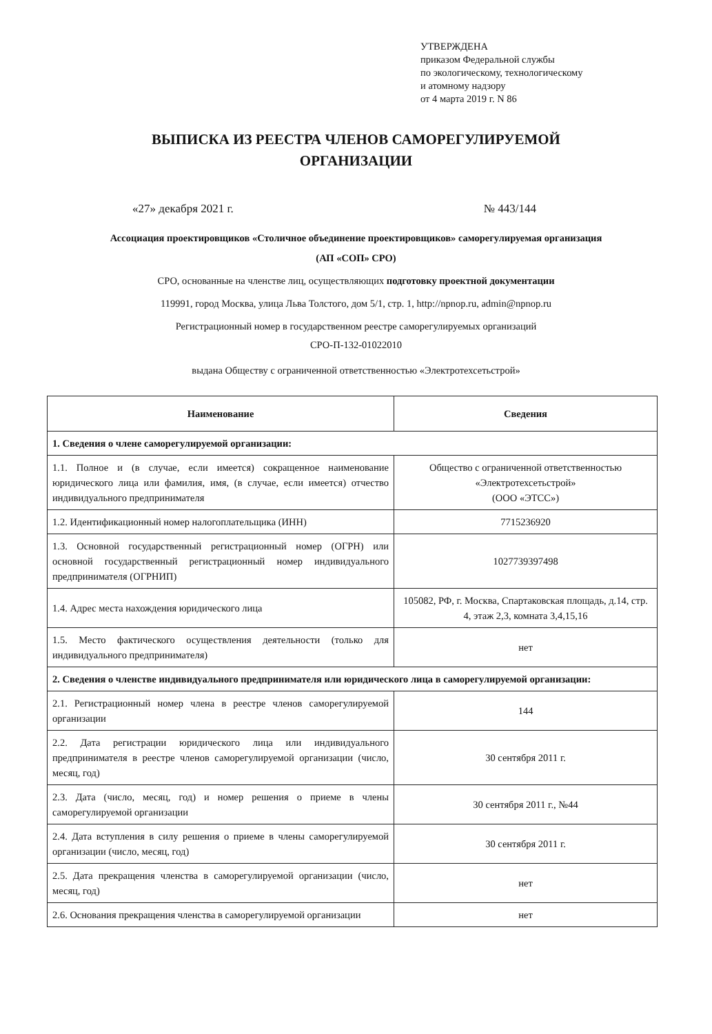УТВЕРЖДЕНА
приказом Федеральной службы
по экологическому, технологическому
и атомному надзору
от 4 марта 2019 г. N 86
ВЫПИСКА ИЗ РЕЕСТРА ЧЛЕНОВ САМОРЕГУЛИРУЕМОЙ
ОРГАНИЗАЦИИ
«27» декабря 2021 г. № 443/144
Ассоциация проектировщиков «Столичное объединение проектировщиков» саморегулируемая организация
(АП «СОП» СРО)
СРО, основанные на членстве лиц, осуществляющих подготовку проектной документации
119991, город Москва, улица Льва Толстого, дом 5/1, стр. 1, http://npnop.ru, admin@npnop.ru
Регистрационный номер в государственном реестре саморегулируемых организаций
СРО-П-132-01022010
выдана Обществу с ограниченной ответственностью «Электротехсетьстрой»
| Наименование | Сведения |
| --- | --- |
| 1. Сведения о члене саморегулируемой организации: | |
| 1.1. Полное и (в случае, если имеется) сокращенное наименование юридического лица или фамилия, имя, (в случае, если имеется) отчество индивидуального предпринимателя | Общество с ограниченной ответственностью «Электротехсетьстрой» (ООО «ЭТСС») |
| 1.2. Идентификационный номер налогоплательщика (ИНН) | 7715236920 |
| 1.3. Основной государственный регистрационный номер (ОГРН) или основной государственный регистрационный номер индивидуального предпринимателя (ОГРНИП) | 1027739397498 |
| 1.4. Адрес места нахождения юридического лица | 105082, РФ, г. Москва, Спартаковская площадь, д.14, стр. 4, этаж 2,3, комната 3,4,15,16 |
| 1.5. Место фактического осуществления деятельности (только для индивидуального предпринимателя) | нет |
| 2. Сведения о членстве индивидуального предпринимателя или юридического лица в саморегулируемой организации: | |
| 2.1. Регистрационный номер члена в реестре членов саморегулируемой организации | 144 |
| 2.2. Дата регистрации юридического лица или индивидуального предпринимателя в реестре членов саморегулируемой организации (число, месяц, год) | 30 сентября 2011 г. |
| 2.3. Дата (число, месяц, год) и номер решения о приеме в члены саморегулируемой организации | 30 сентября 2011 г., №44 |
| 2.4. Дата вступления в силу решения о приеме в члены саморегулируемой организации (число, месяц, год) | 30 сентября 2011 г. |
| 2.5. Дата прекращения членства в саморегулируемой организации (число, месяц, год) | нет |
| 2.6. Основания прекращения членства в саморегулируемой организации | нет |